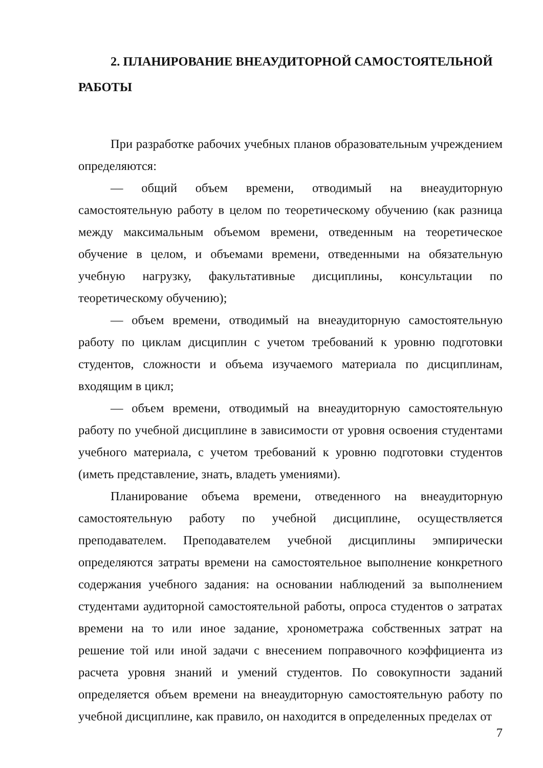2. ПЛАНИРОВАНИЕ ВНЕАУДИТОРНОЙ САМОСТОЯТЕЛЬНОЙ РАБОТЫ
При разработке рабочих учебных планов образовательным учреждением определяются:
— общий объем времени, отводимый на внеаудиторную самостоятельную работу в целом по теоретическому обучению (как разница между максимальным объемом времени, отведенным на теоретическое обучение в целом, и объемами времени, отведенными на обязательную учебную нагрузку, факультативные дисциплины, консультации по теоретическому обучению);
— объем времени, отводимый на внеаудиторную самостоятельную работу по циклам дисциплин с учетом требований к уровню подготовки студентов, сложности и объема изучаемого материала по дисциплинам, входящим в цикл;
— объем времени, отводимый на внеаудиторную самостоятельную работу по учебной дисциплине в зависимости от уровня освоения студентами учебного материала, с учетом требований к уровню подготовки студентов (иметь представление, знать, владеть умениями).
Планирование объема времени, отведенного на внеаудиторную самостоятельную работу по учебной дисциплине, осуществляется преподавателем. Преподавателем учебной дисциплины эмпирически определяются затраты времени на самостоятельное выполнение конкретного содержания учебного задания: на основании наблюдений за выполнением студентами аудиторной самостоятельной работы, опроса студентов о затратах времени на то или иное задание, хронометража собственных затрат на решение той или иной задачи с внесением поправочного коэффициента из расчета уровня знаний и умений студентов. По совокупности заданий определяется объем времени на внеаудиторную самостоятельную работу по учебной дисциплине, как правило, он находится в определенных пределах от
7